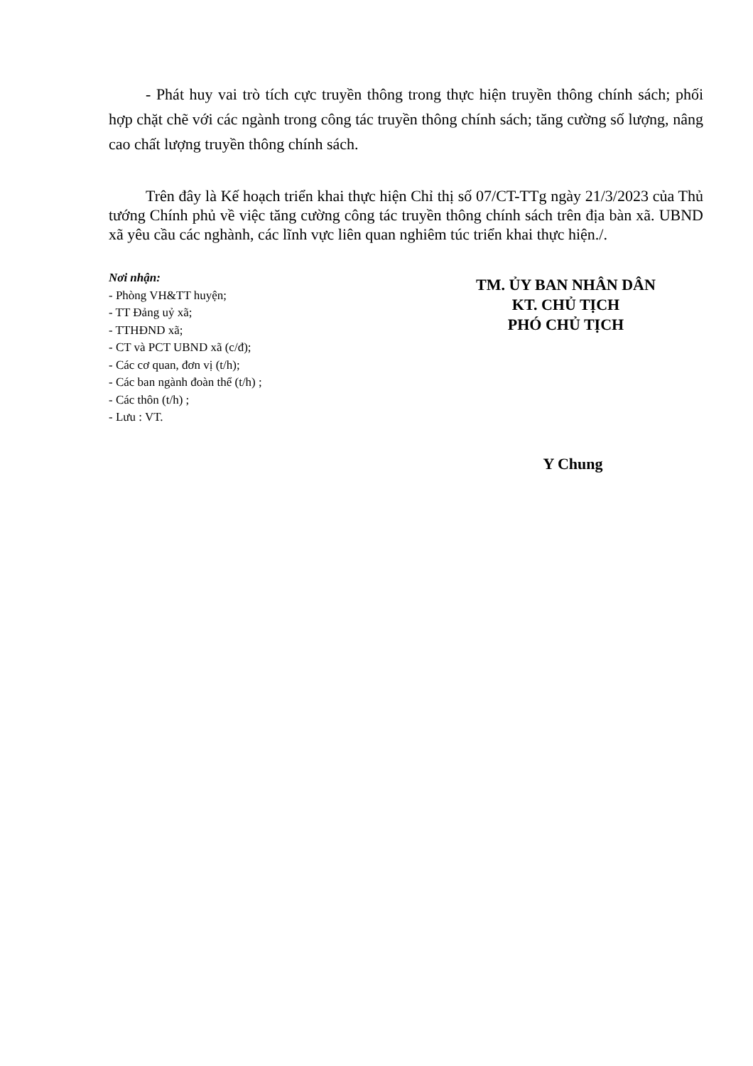- Phát huy vai trò tích cực truyền thông trong thực hiện truyền thông chính sách; phối hợp chặt chẽ với các ngành trong công tác truyền thông chính sách; tăng cường số lượng, nâng cao chất lượng truyền thông chính sách.
Trên đây là Kế hoạch triển khai thực hiện Chỉ thị số 07/CT-TTg ngày 21/3/2023 của Thủ tướng Chính phủ về việc tăng cường công tác truyền thông chính sách trên địa bàn xã. UBND xã yêu cầu các nghành, các lĩnh vực liên quan nghiêm túc triển khai thực hiện./.
Nơi nhận:
- Phòng VH&TT huyện;
- TT Đảng uỷ xã;
- TTHĐND xã;
- CT và PCT UBND xã (c/đ);
- Các cơ quan, đơn vị (t/h);
- Các ban ngành đoàn thể (t/h) ;
- Các thôn (t/h) ;
- Lưu : VT.
TM. ỦY BAN NHÂN DÂN
KT. CHỦ TỊCH
PHÓ CHỦ TỊCH
Y Chung